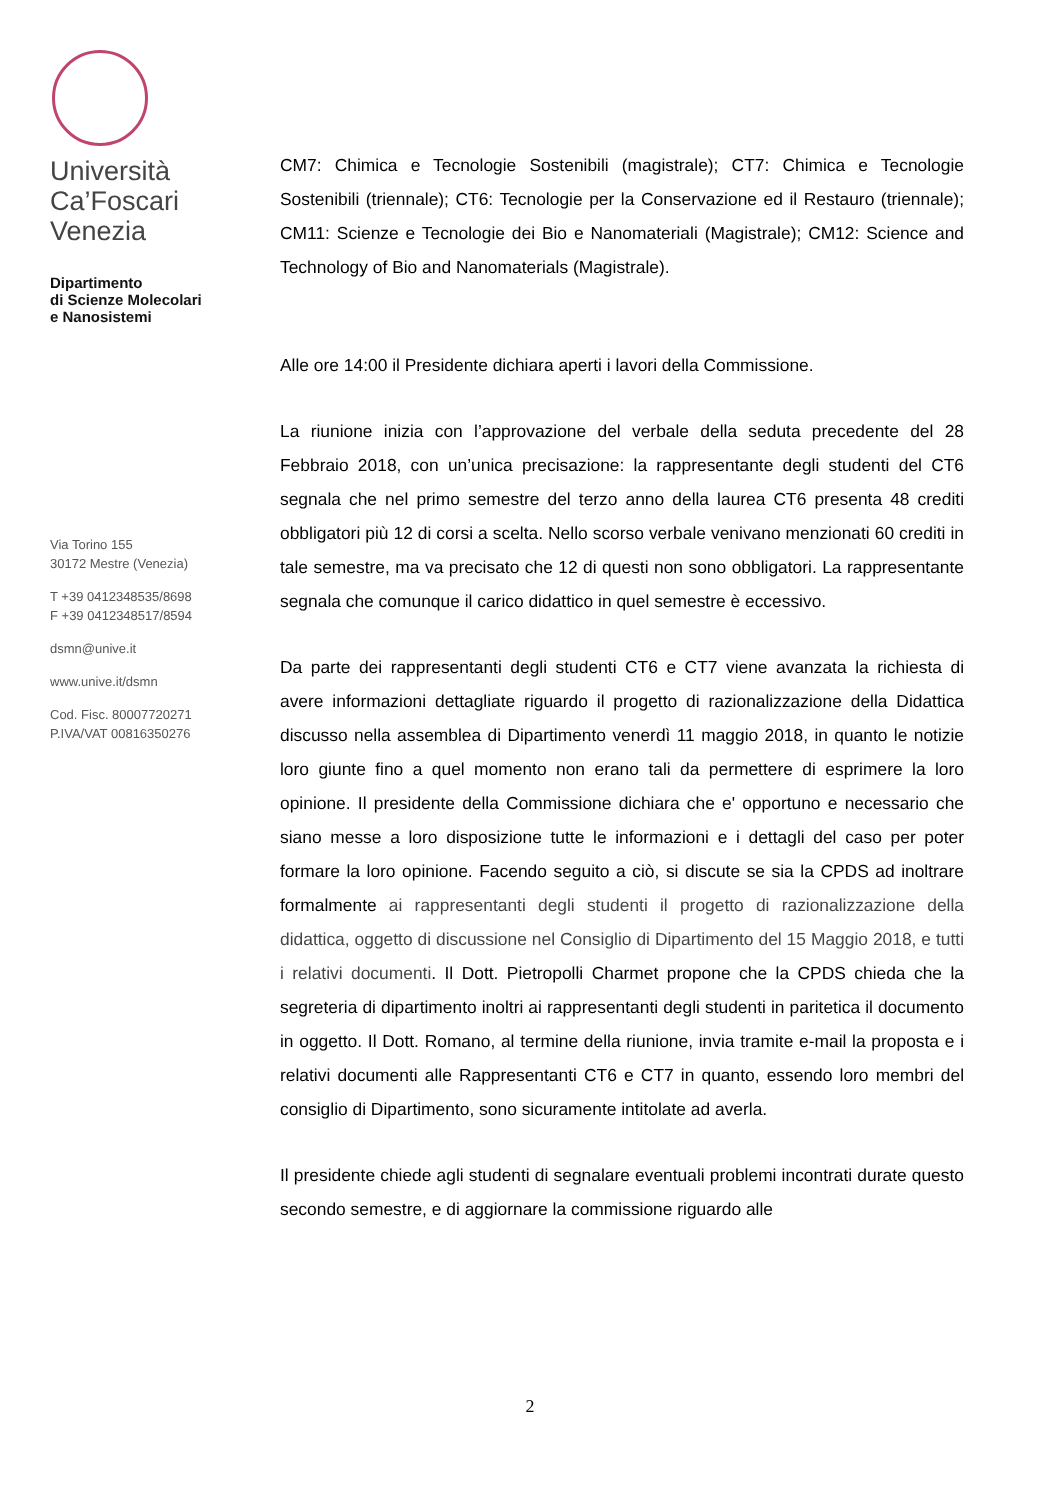Università
Ca’Foscari
Venezia
Dipartimento
di Scienze Molecolari
e Nanosistemi
Via Torino 155
30172 Mestre (Venezia)
T +39 0412348535/8698
F +39 0412348517/8594
dsmn@unive.it
www.unive.it/dsmn
Cod. Fisc. 80007720271
P.IVA/VAT 00816350276
CM7: Chimica e Tecnologie Sostenibili (magistrale); CT7: Chimica e Tecnologie Sostenibili (triennale); CT6: Tecnologie per la Conservazione ed il Restauro (triennale); CM11: Scienze e Tecnologie dei Bio e Nanomateriali (Magistrale); CM12: Science and Technology of Bio and Nanomaterials (Magistrale).
Alle ore 14:00 il Presidente dichiara aperti i lavori della Commissione.
La riunione inizia con l’approvazione del verbale della seduta precedente del 28 Febbraio 2018, con un’unica precisazione: la rappresentante degli studenti del CT6 segnala che nel primo semestre del terzo anno della laurea CT6 presenta 48 crediti obbligatori più 12 di corsi a scelta. Nello scorso verbale venivano menzionati 60 crediti in tale semestre, ma va precisato che 12 di questi non sono obbligatori. La rappresentante segnala che comunque il carico didattico in quel semestre è eccessivo.
Da parte dei rappresentanti degli studenti CT6 e CT7 viene avanzata la richiesta di avere informazioni dettagliate riguardo il progetto di razionalizzazione della Didattica discusso nella assemblea di Dipartimento venerdì 11 maggio 2018, in quanto le notizie loro giunte fino a quel momento non erano tali da permettere di esprimere la loro opinione. Il presidente della Commissione dichiara che e' opportuno e necessario che siano messe a loro disposizione tutte le informazioni e i dettagli del caso per poter formare la loro opinione. Facendo seguito a ciò, si discute se sia la CPDS ad inoltrare formalmente ai rappresentanti degli studenti il progetto di razionalizzazione della didattica, oggetto di discussione nel Consiglio di Dipartimento del 15 Maggio 2018, e tutti i relativi documenti. Il Dott. Pietropolli Charmet propone che la CPDS chieda che la segreteria di dipartimento inoltri ai rappresentanti degli studenti in paritetica il documento in oggetto. Il Dott. Romano, al termine della riunione, invia tramite e-mail la proposta e i relativi documenti alle Rappresentanti CT6 e CT7 in quanto, essendo loro membri del consiglio di Dipartimento, sono sicuramente intitolate ad averla.
Il presidente chiede agli studenti di segnalare eventuali problemi incontrati durate questo secondo semestre, e di aggiornare la commissione riguardo alle
2